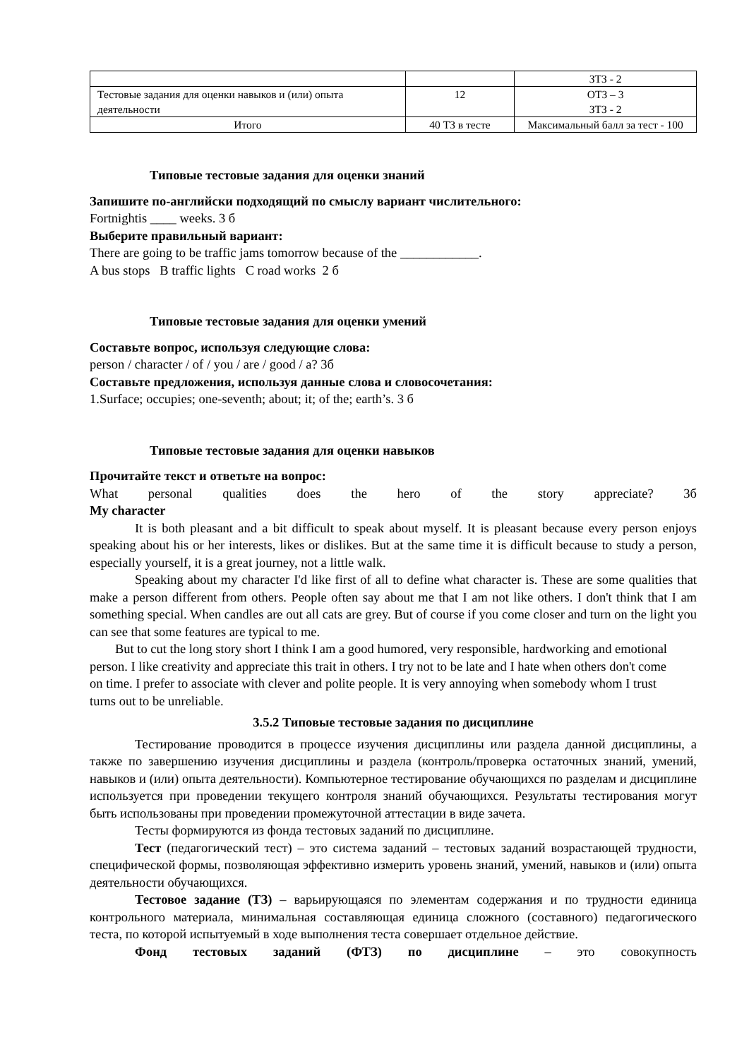| | | ЗТЗ - 2 |
| Тестовые задания для оценки навыков и (или) опыта деятельности | 12 | ОТЗ – 3 ЗТЗ - 2 |
| Итого | 40 ТЗ в тесте | Максимальный балл за тест - 100 |
Типовые тестовые задания для оценки знаний
Запишите по-английски подходящий по смыслу вариант числительного:
Fortnightis ____ weeks. 3 б
Выберите правильный вариант:
There are going to be traffic jams tomorrow because of the ____________.
A bus stops B traffic lights C road works 2 б
Типовые тестовые задания для оценки умений
Составьте вопрос, используя следующие слова:
person / character / of / you / are / good / a? 3б
Составьте предложения, используя данные слова и словосочетания:
1.Surface; occupies; one-seventh; about; it; of the; earth’s. 3 б
Типовые тестовые задания для оценки навыков
Прочитайте текст и ответьте на вопрос:
What personal qualities does the hero of the story appreciate? 3б
My character
It is both pleasant and a bit difficult to speak about myself. It is pleasant because every person enjoys speaking about his or her interests, likes or dislikes. But at the same time it is difficult because to study a person, especially yourself, it is a great journey, not a little walk.
Speaking about my character I'd like first of all to define what character is. These are some qualities that make a person different from others. People often say about me that I am not like others. I don't think that I am something special. When candles are out all cats are grey. But of course if you come closer and turn on the light you can see that some features are typical to me.
But to cut the long story short I think I am a good humored, very responsible, hardworking and emotional person. I like creativity and appreciate this trait in others. I try not to be late and I hate when others don't come on time. I prefer to associate with clever and polite people. It is very annoying when somebody whom I trust turns out to be unreliable.
3.5.2 Типовые тестовые задания по дисциплине
Тестирование проводится в процессе изучения дисциплины или раздела данной дисциплины, а также по завершению изучения дисциплины и раздела (контроль/проверка остаточных знаний, умений, навыков и (или) опыта деятельности). Компьютерное тестирование обучающихся по разделам и дисциплине используется при проведении текущего контроля знаний обучающихся. Результаты тестирования могут быть использованы при проведении промежуточной аттестации в виде зачета.
Тесты формируются из фонда тестовых заданий по дисциплине.
Тест (педагогический тест) – это система заданий – тестовых заданий возрастающей трудности, специфической формы, позволяющая эффективно измерить уровень знаний, умений, навыков и (или) опыта деятельности обучающихся.
Тестовое задание (ТЗ) – варьирующаяся по элементам содержания и по трудности единица контрольного материала, минимальная составляющая единица сложного (составного) педагогического теста, по которой испытуемый в ходе выполнения теста совершает отдельное действие.
Фонд тестовых заданий (ФТЗ) по дисциплине – это совокупность